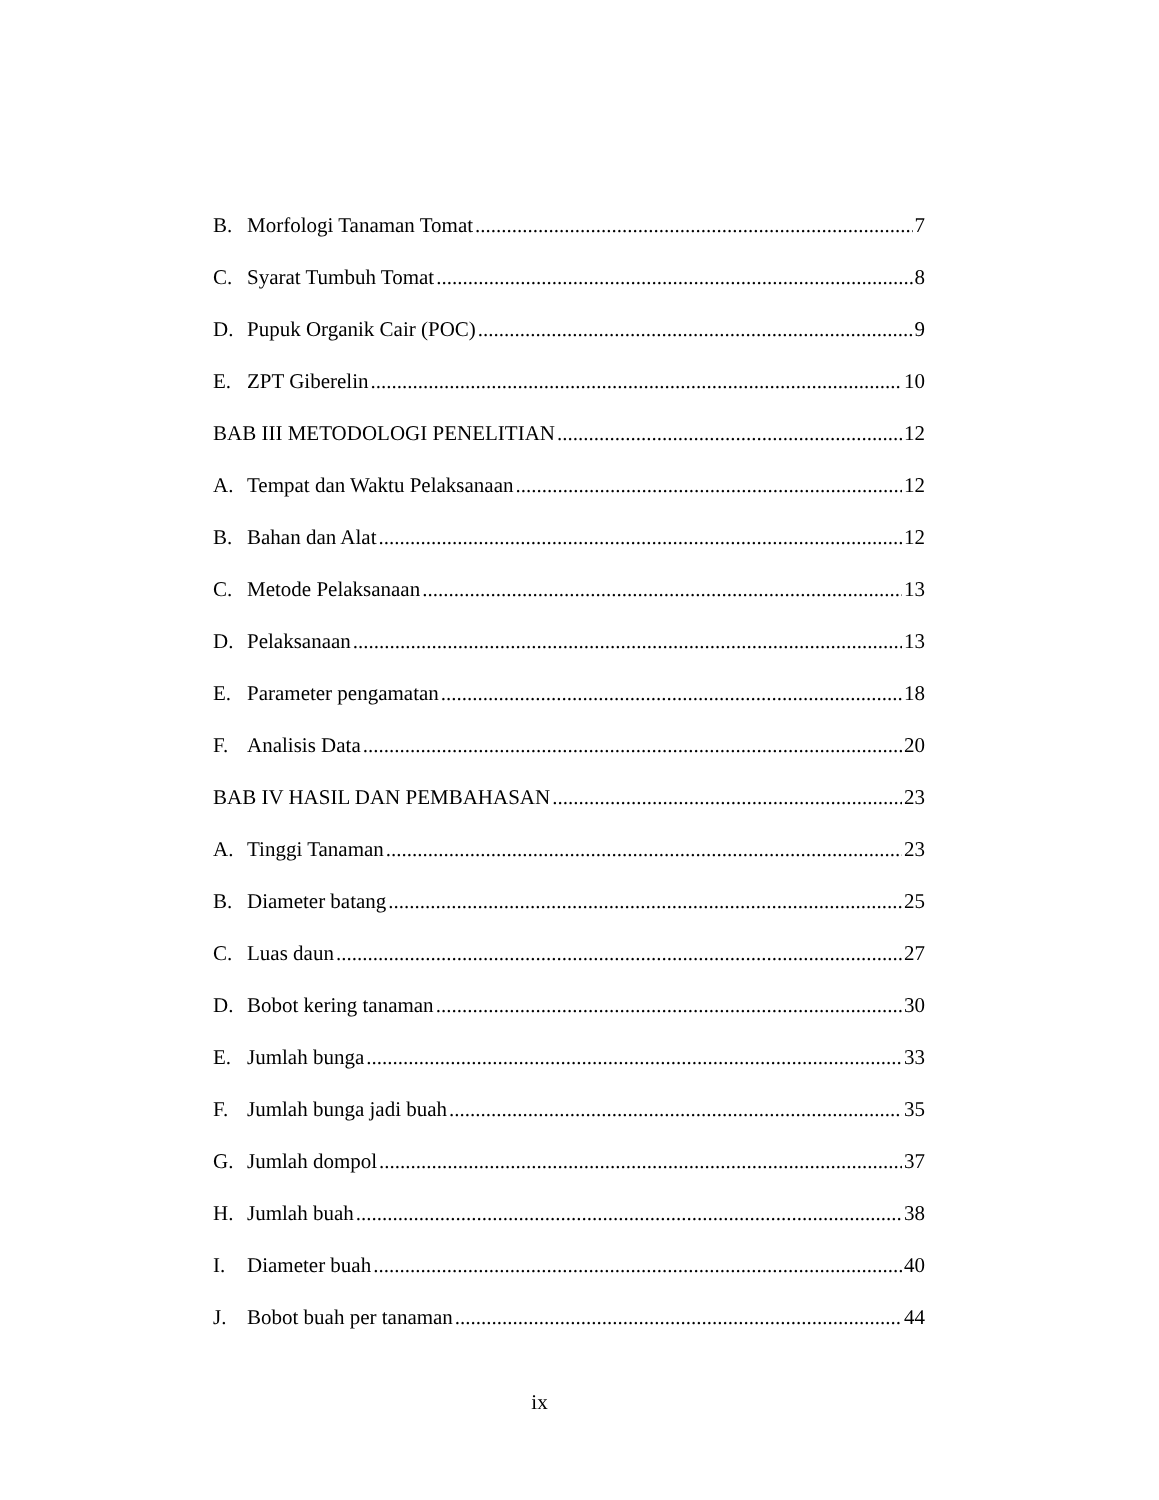B. Morfologi Tanaman Tomat 7
C. Syarat Tumbuh Tomat 8
D. Pupuk Organik Cair (POC) 9
E. ZPT Giberelin 10
BAB III METODOLOGI PENELITIAN 12
A. Tempat dan Waktu Pelaksanaan 12
B. Bahan dan Alat 12
C. Metode Pelaksanaan 13
D. Pelaksanaan 13
E. Parameter pengamatan 18
F. Analisis Data 20
BAB IV HASIL DAN PEMBAHASAN 23
A. Tinggi Tanaman 23
B. Diameter batang 25
C. Luas daun 27
D. Bobot kering tanaman 30
E. Jumlah bunga 33
F. Jumlah bunga jadi buah 35
G. Jumlah dompol 37
H. Jumlah buah 38
I. Diameter buah 40
J. Bobot buah per tanaman 44
ix